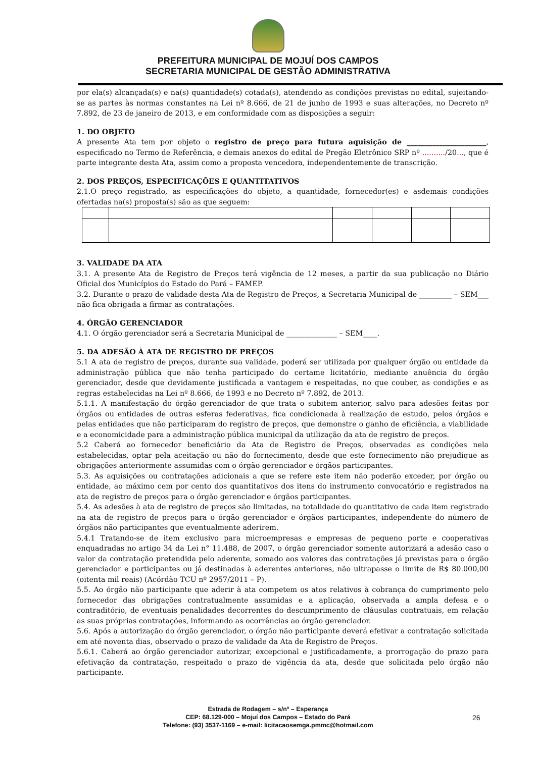PREFEITURA MUNICIPAL DE MOJUÍ DOS CAMPOS
SECRETARIA MUNICIPAL DE GESTÃO ADMINISTRATIVA
por ela(s) alcançada(s) e na(s) quantidade(s) cotada(s), atendendo as condições previstas no edital, sujeitando-se as partes às normas constantes na Lei nº 8.666, de 21 de junho de 1993 e suas alterações, no Decreto nº 7.892, de 23 de janeiro de 2013, e em conformidade com as disposições a seguir:
1. DO OBJETO
A presente Ata tem por objeto o registro de preço para futura aquisição de ______________________, especificado no Termo de Referência, e demais anexos do edital de Pregão Eletrônico SRP nº ........../20..., que é parte integrante desta Ata, assim como a proposta vencedora, independentemente de transcrição.
2. DOS PREÇOS, ESPECIFICAÇÕES E QUANTITATIVOS
2.1.O preço registrado, as especificações do objeto, a quantidade, fornecedor(es) e asdemais condições ofertadas na(s) proposta(s) são as que seguem:
3. VALIDADE DA ATA
3.1. A presente Ata de Registro de Preços terá vigência de 12 meses, a partir da sua publicação no Diário Oficial dos Municípios do Estado do Pará – FAMEP.
3.2. Durante o prazo de validade desta Ata de Registro de Preços, a Secretaria Municipal de _________ – SEM___ não fica obrigada a firmar as contratações.
4. ÓRGÃO GERENCIADOR
4.1. O órgão gerenciador será a Secretaria Municipal de ______________ – SEM____.
5. DA ADESÃO À ATA DE REGISTRO DE PREÇOS
5.1 A ata de registro de preços, durante sua validade, poderá ser utilizada por qualquer órgão ou entidade da administração pública que não tenha participado do certame licitatório, mediante anuência do órgão gerenciador, desde que devidamente justificada a vantagem e respeitadas, no que couber, as condições e as regras estabelecidas na Lei nº 8.666, de 1993 e no Decreto nº 7.892, de 2013.
5.1.1. A manifestação do órgão gerenciador de que trata o subitem anterior, salvo para adesões feitas por órgãos ou entidades de outras esferas federativas, fica condicionada à realização de estudo, pelos órgãos e pelas entidades que não participaram do registro de preços, que demonstre o ganho de eficiência, a viabilidade e a economicidade para a administração pública municipal da utilização da ata de registro de preços.
5.2 Caberá ao fornecedor beneficiário da Ata de Registro de Preços, observadas as condições nela estabelecidas, optar pela aceitação ou não do fornecimento, desde que este fornecimento não prejudique as obrigações anteriormente assumidas com o órgão gerenciador e órgãos participantes.
5.3. As aquisições ou contratações adicionais a que se refere este item não poderão exceder, por órgão ou entidade, ao máximo cem por cento dos quantitativos dos itens do instrumento convocatório e registrados na ata de registro de preços para o órgão gerenciador e órgãos participantes.
5.4. As adesões à ata de registro de preços são limitadas, na totalidade do quantitativo de cada item registrado na ata de registro de preços para o órgão gerenciador e órgãos participantes, independente do número de órgãos não participantes que eventualmente aderirem.
5.4.1 Tratando-se de item exclusivo para microempresas e empresas de pequeno porte e cooperativas enquadradas no artigo 34 da Lei n° 11.488, de 2007, o órgão gerenciador somente autorizará a adesão caso o valor da contratação pretendida pelo aderente, somado aos valores das contratações já previstas para o órgão gerenciador e participantes ou já destinadas à aderentes anteriores, não ultrapasse o limite de R$ 80.000,00 (oitenta mil reais) (Acórdão TCU nº 2957/2011 – P).
5.5. Ao órgão não participante que aderir à ata competem os atos relativos à cobrança do cumprimento pelo fornecedor das obrigações contratualmente assumidas e a aplicação, observada a ampla defesa e o contraditório, de eventuais penalidades decorrentes do descumprimento de cláusulas contratuais, em relação as suas próprias contratações, informando as ocorrências ao órgão gerenciador.
5.6. Após a autorização do órgão gerenciador, o órgão não participante deverá efetivar a contratação solicitada em até noventa dias, observado o prazo de validade da Ata de Registro de Preços.
5.6.1. Caberá ao órgão gerenciador autorizar, excepcional e justificadamente, a prorrogação do prazo para efetivação da contratação, respeitado o prazo de vigência da ata, desde que solicitada pelo órgão não participante.
Estrada de Rodagem – s/nº – Esperança
CEP: 68.129-000 – Mojuí dos Campos – Estado do Pará
Telefone: (93) 3537-1169 – e-mail: licitacaosemga.pmmc@hotmail.com
26